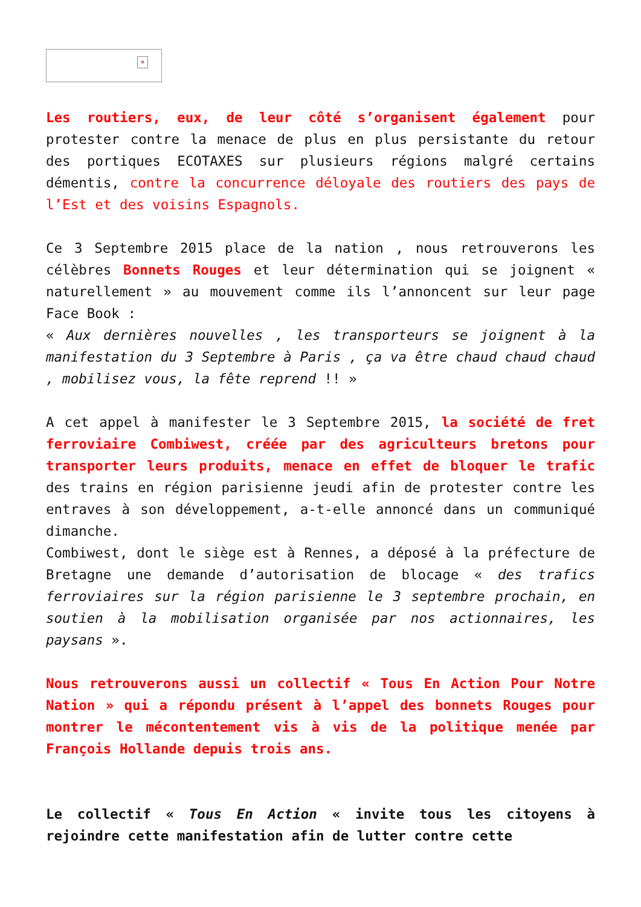×
Les routiers, eux, de leur côté s’organisent également pour protester contre la menace de plus en plus persistante du retour des portiques ECOTAXES sur plusieurs régions malgré certains démentis, contre la concurrence déloyale des routiers des pays de l’Est et des voisins Espagnols.
Ce 3 Septembre 2015 place de la nation , nous retrouverons les célèbres Bonnets Rouges et leur détermination qui se joignent « naturellement » au mouvement comme ils l’annoncent sur leur page Face Book :
« Aux dernières nouvelles , les transporteurs se joignent à la manifestation du 3 Septembre à Paris , ça va être chaud chaud chaud , mobilisez vous, la fête reprend !! »
A cet appel à manifester le 3 Septembre 2015, la société de fret ferroviaire Combiwest, créée par des agriculteurs bretons pour transporter leurs produits, menace en effet de bloquer le trafic des trains en région parisienne jeudi afin de protester contre les entraves à son développement, a-t-elle annoncé dans un communiqué dimanche.
Combiwest, dont le siège est à Rennes, a déposé à la préfecture de Bretagne une demande d’autorisation de blocage « des trafics ferroviaires sur la région parisienne le 3 septembre prochain, en soutien à la mobilisation organisée par nos actionnaires, les paysans ».
Nous retrouverons aussi un collectif « Tous En Action Pour Notre Nation » qui a répondu présent à l’appel des bonnets Rouges pour montrer le mécontentement vis à vis de la politique menée par François Hollande depuis trois ans.
Le collectif « Tous En Action « invite tous les citoyens à rejoindre cette manifestation afin de lutter contre cette